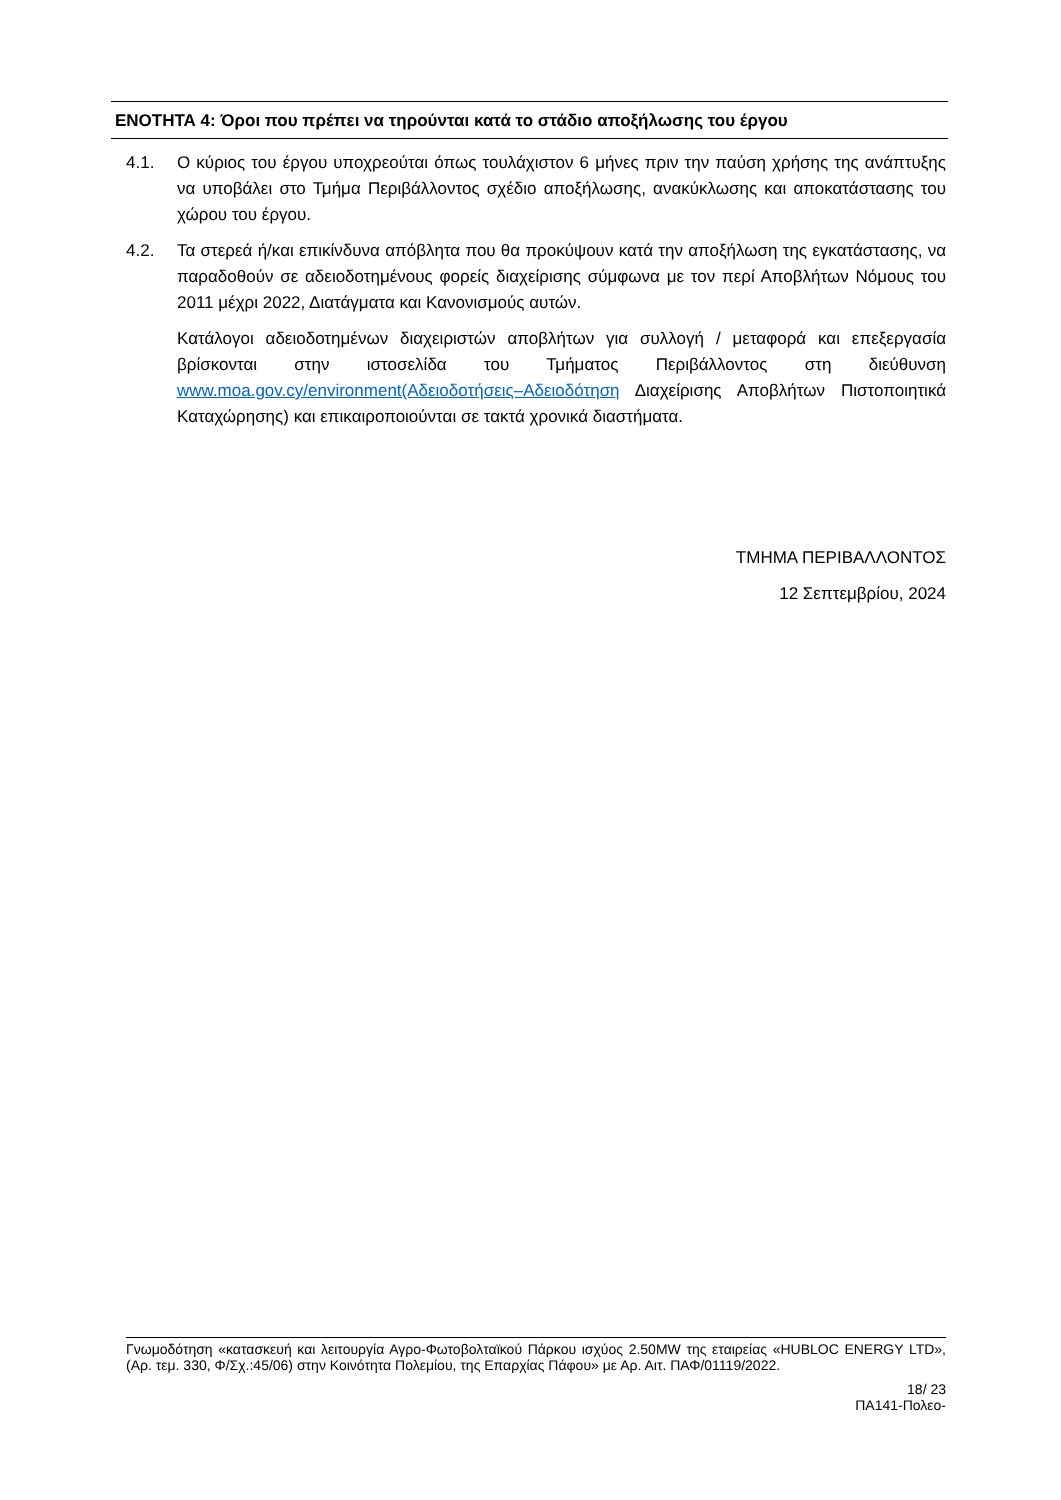ΕΝΟΤΗΤΑ 4: Όροι που πρέπει να τηρούνται κατά το στάδιο αποξήλωσης του έργου
4.1. Ο κύριος του έργου υποχρεούται όπως τουλάχιστον 6 μήνες πριν την παύση χρήσης της ανάπτυξης να υποβάλει στο Τμήμα Περιβάλλοντος σχέδιο αποξήλωσης, ανακύκλωσης και αποκατάστασης του χώρου του έργου.
4.2. Τα στερεά ή/και επικίνδυνα απόβλητα που θα προκύψουν κατά την αποξήλωση της εγκατάστασης, να παραδοθούν σε αδειοδοτημένους φορείς διαχείρισης σύμφωνα με τον περί Αποβλήτων Νόμους του 2011 μέχρι 2022, Διατάγματα και Κανονισμούς αυτών.
Κατάλογοι αδειοδοτημένων διαχειριστών αποβλήτων για συλλογή / μεταφορά και επεξεργασία βρίσκονται στην ιστοσελίδα του Τμήματος Περιβάλλοντος στη διεύθυνση www.moa.gov.cy/environment(Αδειοδοτήσεις–Αδειοδότηση Διαχείρισης Αποβλήτων Πιστοποιητικά Καταχώρησης) και επικαιροποιούνται σε τακτά χρονικά διαστήματα.
ΤΜΗΜΑ ΠΕΡΙΒΑΛΛΟΝΤΟΣ
12 Σεπτεμβρίου, 2024
Γνωμοδότηση «κατασκευή και λειτουργία Αγρο-Φωτοβολταϊκού Πάρκου ισχύος 2.50MW της εταιρείας «HUBLOC ENERGY LTD», (Αρ. τεμ. 330, Φ/Σχ.:45/06) στην Κοινότητα Πολεμίου, της Επαρχίας Πάφου» με Αρ. Αιτ. ΠΑΦ/01119/2022.
18/ 23
ΠΑ141-Πολεο-